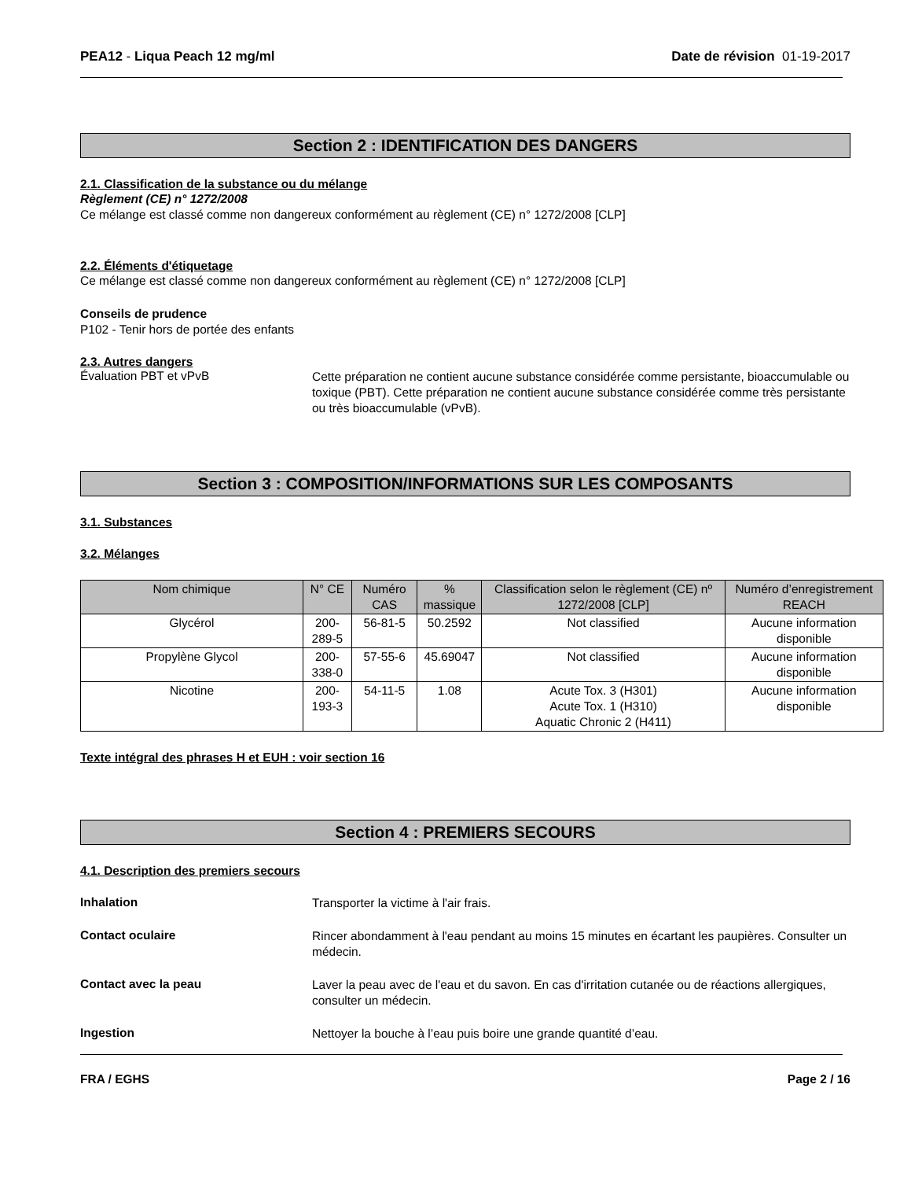PEA12 - Liqua Peach 12 mg/ml Date de révision 01-19-2017
Section 2 : IDENTIFICATION DES DANGERS
2.1. Classification de la substance ou du mélange
Règlement (CE) n° 1272/2008
Ce mélange est classé comme non dangereux conformément au règlement (CE) n° 1272/2008 [CLP]
2.2. Éléments d'étiquetage
Ce mélange est classé comme non dangereux conformément au règlement (CE) n° 1272/2008 [CLP]
Conseils de prudence
P102 - Tenir hors de portée des enfants
2.3. Autres dangers
Évaluation PBT et vPvB
Cette préparation ne contient aucune substance considérée comme persistante, bioaccumulable ou toxique (PBT). Cette préparation ne contient aucune substance considérée comme très persistante ou très bioaccumulable (vPvB).
Section 3 : COMPOSITION/INFORMATIONS SUR LES COMPOSANTS
3.1. Substances
3.2. Mélanges
| Nom chimique | N° CE | Numéro CAS | % massique | Classification selon le règlement (CE) nº 1272/2008 [CLP] | Numéro d’enregistrement REACH |
| --- | --- | --- | --- | --- | --- |
| Glycérol | 200-289-5 | 56-81-5 | 50.2592 | Not classified | Aucune information disponible |
| Propylène Glycol | 200-338-0 | 57-55-6 | 45.69047 | Not classified | Aucune information disponible |
| Nicotine | 200-193-3 | 54-11-5 | 1.08 | Acute Tox. 3 (H301) Acute Tox. 1 (H310) Aquatic Chronic 2 (H411) | Aucune information disponible |
Texte intégral des phrases H et EUH : voir section 16
Section 4 : PREMIERS SECOURS
4.1. Description des premiers secours
Inhalation
Transporter la victime à l'air frais.
Contact oculaire
Rincer abondamment à l'eau pendant au moins 15 minutes en écartant les paupières. Consulter un médecin.
Contact avec la peau
Laver la peau avec de l'eau et du savon. En cas d'irritation cutanée ou de réactions allergiques, consulter un médecin.
Ingestion
Nettoyer la bouche à l’eau puis boire une grande quantité d’eau.
FRA / EGHS Page 2 / 16